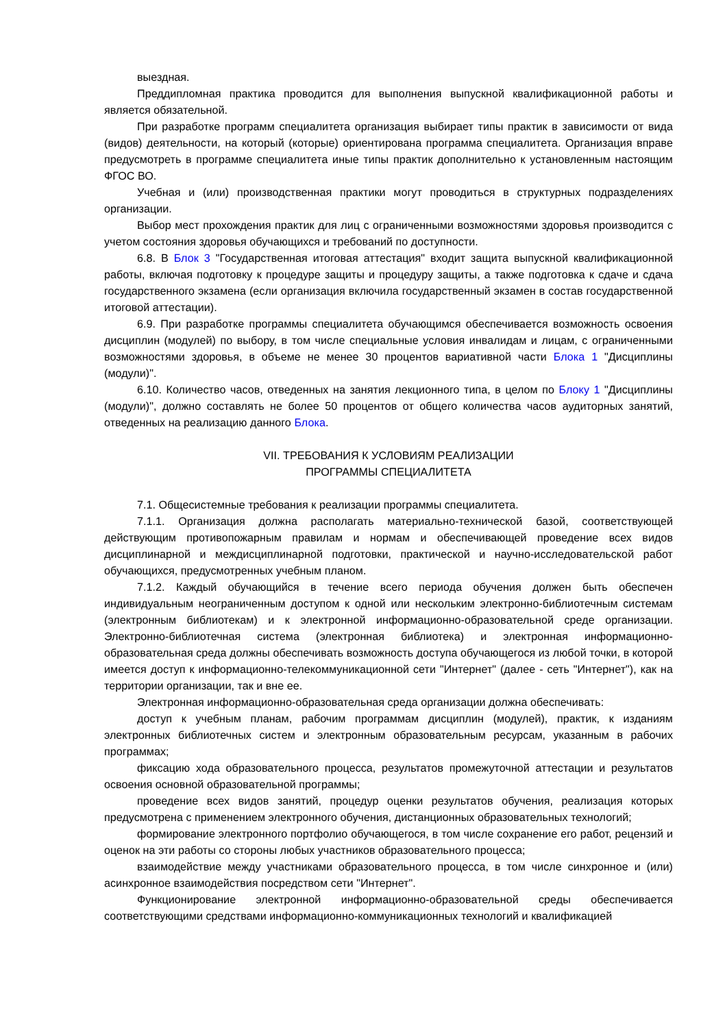выездная.
Преддипломная практика проводится для выполнения выпускной квалификационной работы и является обязательной.
При разработке программ специалитета организация выбирает типы практик в зависимости от вида (видов) деятельности, на который (которые) ориентирована программа специалитета. Организация вправе предусмотреть в программе специалитета иные типы практик дополнительно к установленным настоящим ФГОС ВО.
Учебная и (или) производственная практики могут проводиться в структурных подразделениях организации.
Выбор мест прохождения практик для лиц с ограниченными возможностями здоровья производится с учетом состояния здоровья обучающихся и требований по доступности.
6.8. В Блок 3 "Государственная итоговая аттестация" входит защита выпускной квалификационной работы, включая подготовку к процедуре защиты и процедуру защиты, а также подготовка к сдаче и сдача государственного экзамена (если организация включила государственный экзамен в состав государственной итоговой аттестации).
6.9. При разработке программы специалитета обучающимся обеспечивается возможность освоения дисциплин (модулей) по выбору, в том числе специальные условия инвалидам и лицам, с ограниченными возможностями здоровья, в объеме не менее 30 процентов вариативной части Блока 1 "Дисциплины (модули)".
6.10. Количество часов, отведенных на занятия лекционного типа, в целом по Блоку 1 "Дисциплины (модули)", должно составлять не более 50 процентов от общего количества часов аудиторных занятий, отведенных на реализацию данного Блока.
VII. ТРЕБОВАНИЯ К УСЛОВИЯМ РЕАЛИЗАЦИИ
ПРОГРАММЫ СПЕЦИАЛИТЕТА
7.1. Общесистемные требования к реализации программы специалитета.
7.1.1. Организация должна располагать материально-технической базой, соответствующей действующим противопожарным правилам и нормам и обеспечивающей проведение всех видов дисциплинарной и междисциплинарной подготовки, практической и научно-исследовательской работ обучающихся, предусмотренных учебным планом.
7.1.2. Каждый обучающийся в течение всего периода обучения должен быть обеспечен индивидуальным неограниченным доступом к одной или нескольким электронно-библиотечным системам (электронным библиотекам) и к электронной информационно-образовательной среде организации. Электронно-библиотечная система (электронная библиотека) и электронная информационно-образовательная среда должны обеспечивать возможность доступа обучающегося из любой точки, в которой имеется доступ к информационно-телекоммуникационной сети "Интернет" (далее - сеть "Интернет"), как на территории организации, так и вне ее.
Электронная информационно-образовательная среда организации должна обеспечивать:
доступ к учебным планам, рабочим программам дисциплин (модулей), практик, к изданиям электронных библиотечных систем и электронным образовательным ресурсам, указанным в рабочих программах;
фиксацию хода образовательного процесса, результатов промежуточной аттестации и результатов освоения основной образовательной программы;
проведение всех видов занятий, процедур оценки результатов обучения, реализация которых предусмотрена с применением электронного обучения, дистанционных образовательных технологий;
формирование электронного портфолио обучающегося, в том числе сохранение его работ, рецензий и оценок на эти работы со стороны любых участников образовательного процесса;
взаимодействие между участниками образовательного процесса, в том числе синхронное и (или) асинхронное взаимодействия посредством сети "Интернет".
Функционирование электронной информационно-образовательной среды обеспечивается соответствующими средствами информационно-коммуникационных технологий и квалификацией